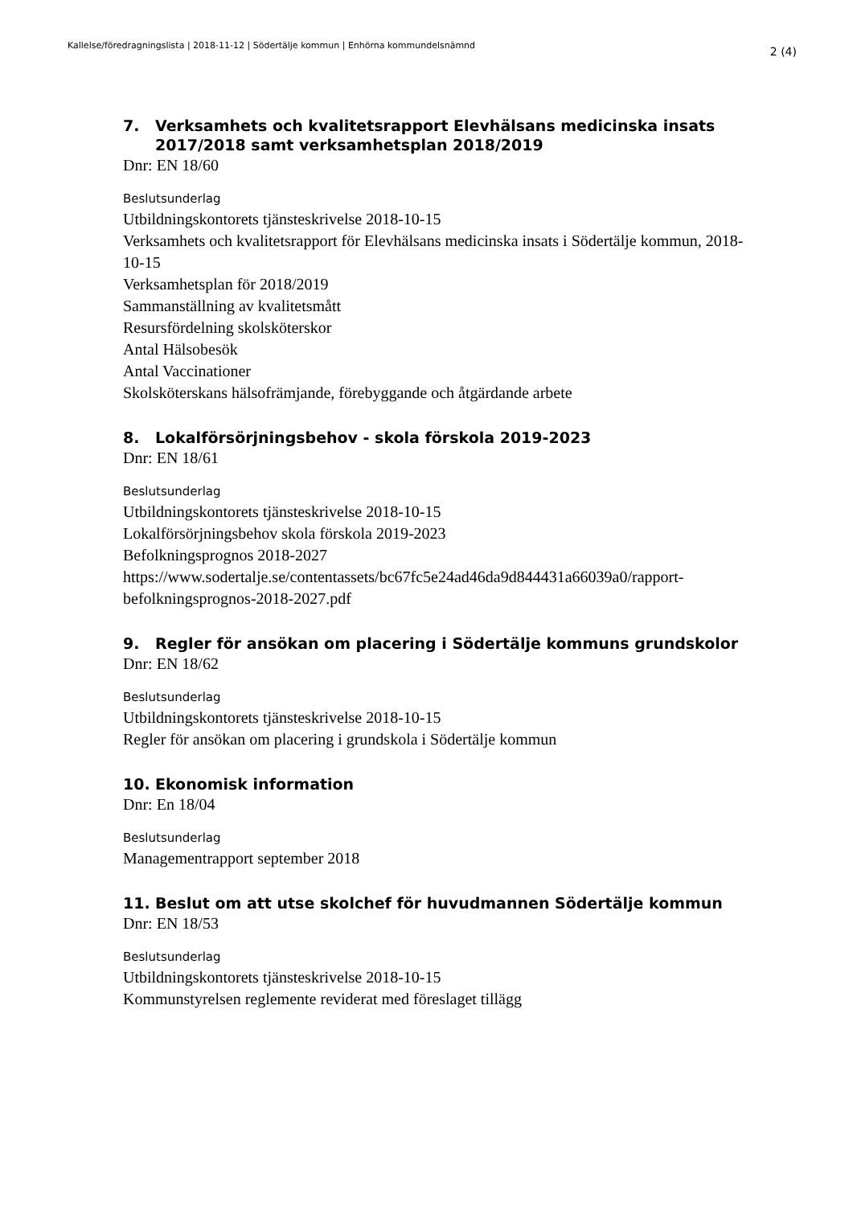Kallelse/föredragningslista | 2018-11-12 | Södertälje kommun | Enhörna kommundelsnämnd 2 (4)
7. Verksamhets och kvalitetsrapport Elevhälsans medicinska insats 2017/2018 samt verksamhetsplan 2018/2019
Dnr: EN 18/60
Beslutsunderlag
Utbildningskontorets tjänsteskrivelse 2018-10-15
Verksamhets och kvalitetsrapport för Elevhälsans medicinska insats i Södertälje kommun, 2018-10-15
Verksamhetsplan för 2018/2019
Sammanställning av kvalitetsmått
Resursfördelning skolsköterskor
Antal Hälsobesök
Antal Vaccinationer
Skolsköterskans hälsofrämjande, förebyggande och åtgärdande arbete
8. Lokalförsörjningsbehov - skola förskola 2019-2023
Dnr: EN 18/61
Beslutsunderlag
Utbildningskontorets tjänsteskrivelse 2018-10-15
Lokalförsörjningsbehov skola förskola 2019-2023
Befolkningsprognos 2018-2027
https://www.sodertalje.se/contentassets/bc67fc5e24ad46da9d844431a66039a0/rapport-befolkningsprognos-2018-2027.pdf
9. Regler för ansökan om placering i Södertälje kommuns grundskolor
Dnr: EN 18/62
Beslutsunderlag
Utbildningskontorets tjänsteskrivelse 2018-10-15
Regler för ansökan om placering i grundskola i Södertälje kommun
10. Ekonomisk information
Dnr: En 18/04
Beslutsunderlag
Managementrapport september 2018
11. Beslut om att utse skolchef för huvudmannen Södertälje kommun
Dnr: EN 18/53
Beslutsunderlag
Utbildningskontorets tjänsteskrivelse 2018-10-15
Kommunstyrelsen reglemente reviderat med föreslaget tillägg